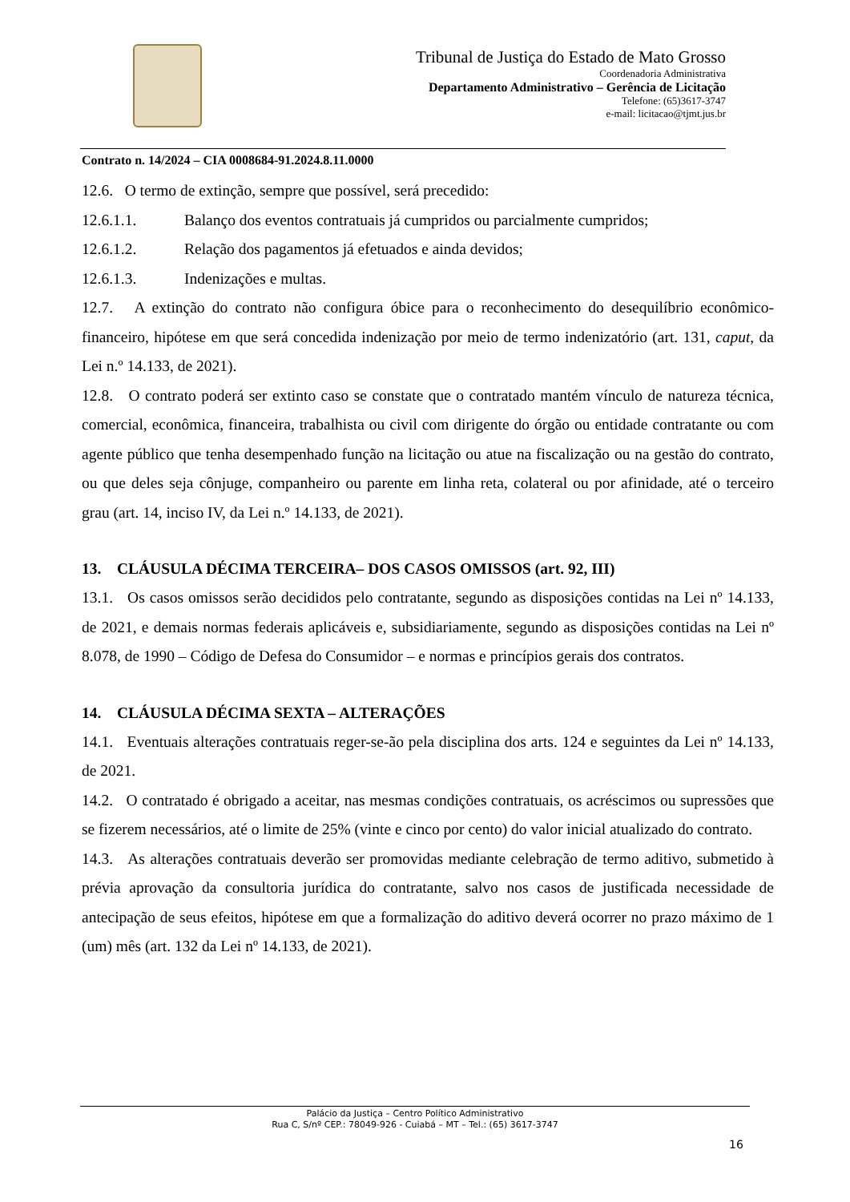Tribunal de Justiça do Estado de Mato Grosso
Coordenadoria Administrativa
Departamento Administrativo – Gerência de Licitação
Telefone: (65)3617-3747
e-mail: licitacao@tjmt.jus.br
Contrato n. 14/2024 – CIA 0008684-91.2024.8.11.0000
12.6. O termo de extinção, sempre que possível, será precedido:
12.6.1.1. Balanço dos eventos contratuais já cumpridos ou parcialmente cumpridos;
12.6.1.2. Relação dos pagamentos já efetuados e ainda devidos;
12.6.1.3. Indenizações e multas.
12.7. A extinção do contrato não configura óbice para o reconhecimento do desequilíbrio econômico-financeiro, hipótese em que será concedida indenização por meio de termo indenizatório (art. 131, caput, da Lei n.º 14.133, de 2021).
12.8. O contrato poderá ser extinto caso se constate que o contratado mantém vínculo de natureza técnica, comercial, econômica, financeira, trabalhista ou civil com dirigente do órgão ou entidade contratante ou com agente público que tenha desempenhado função na licitação ou atue na fiscalização ou na gestão do contrato, ou que deles seja cônjuge, companheiro ou parente em linha reta, colateral ou por afinidade, até o terceiro grau (art. 14, inciso IV, da Lei n.º 14.133, de 2021).
13. CLÁUSULA DÉCIMA TERCEIRA– DOS CASOS OMISSOS (art. 92, III)
13.1. Os casos omissos serão decididos pelo contratante, segundo as disposições contidas na Lei nº 14.133, de 2021, e demais normas federais aplicáveis e, subsidiariamente, segundo as disposições contidas na Lei nº 8.078, de 1990 – Código de Defesa do Consumidor – e normas e princípios gerais dos contratos.
14. CLÁUSULA DÉCIMA SEXTA – ALTERAÇÕES
14.1. Eventuais alterações contratuais reger-se-ão pela disciplina dos arts. 124 e seguintes da Lei nº 14.133, de 2021.
14.2. O contratado é obrigado a aceitar, nas mesmas condições contratuais, os acréscimos ou supressões que se fizerem necessários, até o limite de 25% (vinte e cinco por cento) do valor inicial atualizado do contrato.
14.3. As alterações contratuais deverão ser promovidas mediante celebração de termo aditivo, submetido à prévia aprovação da consultoria jurídica do contratante, salvo nos casos de justificada necessidade de antecipação de seus efeitos, hipótese em que a formalização do aditivo deverá ocorrer no prazo máximo de 1 (um) mês (art. 132 da Lei nº 14.133, de 2021).
Palácio da Justiça – Centro Político Administrativo
Rua C, S/nº CEP.: 78049-926 - Cuiabá – MT – Tel.: (65) 3617-3747
16